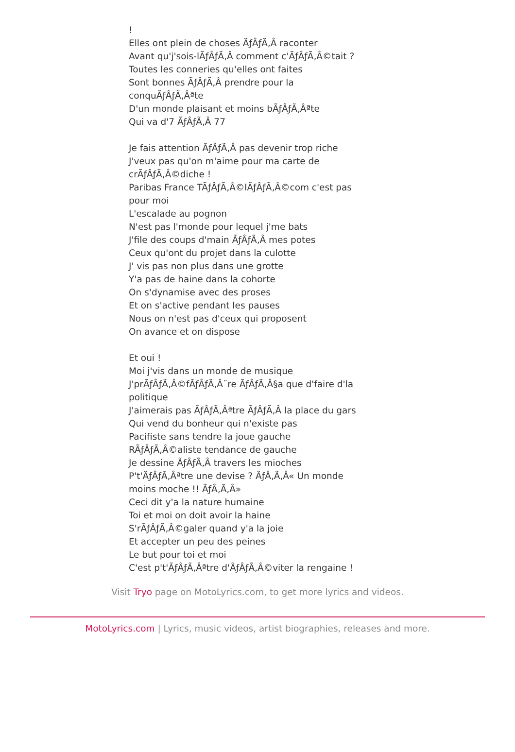! Elles ont plein de choses ÃƒÂƒÃ‚Â raconter Avant qu'j'sois-lÃƒÂƒÃ‚Â comment c'ÃƒÂƒÃ‚Â©tait ? Toutes les conneries qu'elles ont faites Sont bonnes ÃƒÂƒÃ‚Â prendre pour la conquÃƒÂƒÃ‚Âªte D'un monde plaisant et moins bÃƒÂƒÃ‚Âªte Qui va d'7 ÃƒÂƒÃ‚Â 77 Je fais attention ÃƒÂƒÃ‚Â pas devenir trop riche J'veux pas qu'on m'aime pour ma carte de crÃƒÂƒÃ‚Â©diche ! Paribas France TÃƒÂƒÃ‚Â©lÃƒÂƒÃ‚Â©com c'est pas pour moi L'escalade au pognon N'est pas l'monde pour lequel j'me bats J'file des coups d'main ÃƒÂƒÃ‚Â mes potes Ceux qu'ont du projet dans la culotte J' vis pas non plus dans une grotte Y'a pas de haine dans la cohorte On s'dynamise avec des proses Et on s'active pendant les pauses Nous on n'est pas d'ceux qui proposent On avance et on dispose Et oui ! Moi j'vis dans un monde de musique J'prÃƒÂƒÃ‚Â©fÃƒÂƒÃ‚Â¨re ÃƒÂƒÃ‚Â§a que d'faire d'la politique J'aimerais pas ÃƒÂƒÃ‚Âªtre ÃƒÂƒÃ‚Â la place du gars Qui vend du bonheur qui n'existe pas Pacifiste sans tendre la joue gauche RÃƒÂƒÃ‚Â©aliste tendance de gauche Je dessine ÃƒÂƒÃ‚Â travers les mioches P't'ÃƒÂƒÃ‚Âªtre une devise ? ÃƒÂ‚Ã‚Â« Un monde moins moche !! ÃƒÂ‚Ã‚Â» Ceci dit y'a la nature humaine Toi et moi on doit avoir la haine S'rÃƒÂƒÃ‚Â©galer quand y'a la joie Et accepter un peu des peines Le but pour toi et moi C'est p't'ÃƒÂƒÃ‚Âªtre d'ÃƒÂƒÃ‚Â©viter la rengaine !
Visit Tryo page on MotoLyrics.com, to get more lyrics and videos.
MotoLyrics.com | Lyrics, music videos, artist biographies, releases and more.